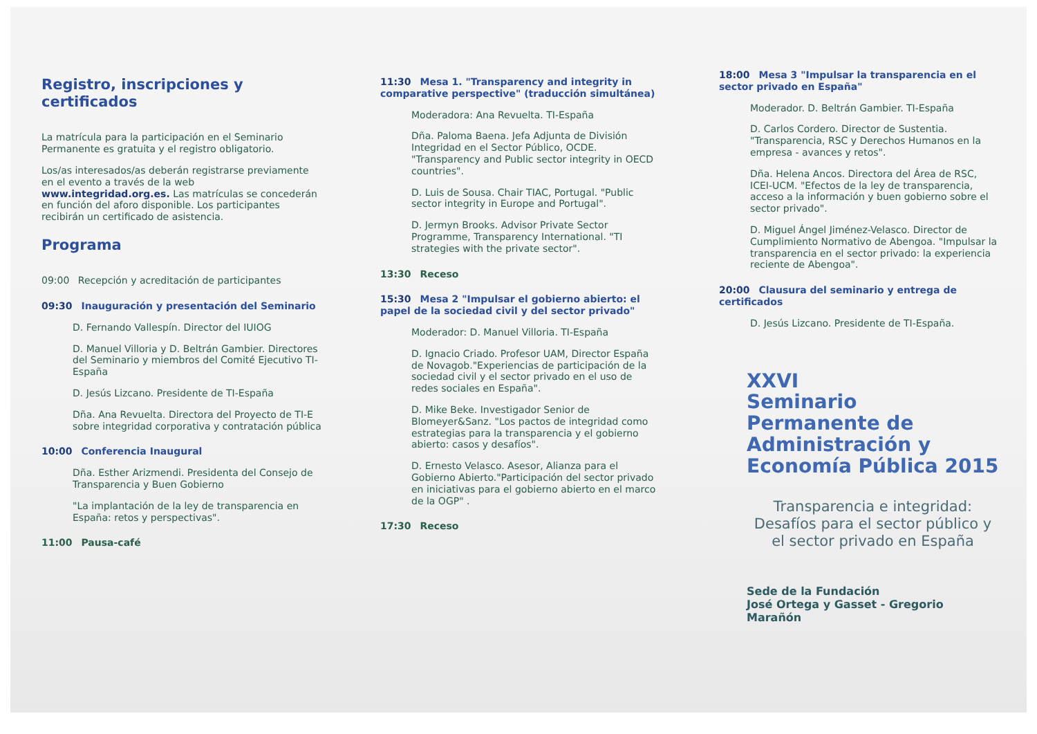Registro, inscripciones y certificados
La matrícula para la participación en el Seminario Permanente es gratuita y el registro obligatorio.
Los/as interesados/as deberán registrarse previamente en el evento a través de la web www.integridad.org.es. Las matrículas se concederán en función del aforo disponible. Los participantes recibirán un certificado de asistencia.
Programa
09:00 Recepción y acreditación de participantes
09:30 Inauguración y presentación del Seminario
D. Fernando Vallespín. Director del IUIOG
D. Manuel Villoria y D. Beltrán Gambier. Directores del Seminario y miembros del Comité Ejecutivo TI-España
D. Jesús Lizcano. Presidente de TI-España
Dña. Ana Revuelta. Directora del Proyecto de TI-E sobre integridad corporativa y contratación pública
10:00 Conferencia Inaugural
Dña. Esther Arizmendi. Presidenta del Consejo de Transparencia y Buen Gobierno
"La implantación de la ley de transparencia en España: retos y perspectivas".
11:00 Pausa-café
11:30 Mesa 1. "Transparency and integrity in comparative perspective" (traducción simultánea)
Moderadora: Ana Revuelta. TI-España
Dña. Paloma Baena. Jefa Adjunta de División Integridad en el Sector Público, OCDE. "Transparency and Public sector integrity in OECD countries".
D. Luis de Sousa. Chair TIAC, Portugal. "Public sector integrity in Europe and Portugal".
D. Jermyn Brooks. Advisor Private Sector Programme, Transparency International. "TI strategies with the private sector".
13:30 Receso
15:30 Mesa 2 "Impulsar el gobierno abierto: el papel de la sociedad civil y del sector privado"
Moderador: D. Manuel Villoria. TI-España
D. Ignacio Criado. Profesor UAM, Director España de Novagob."Experiencias de participación de la sociedad civil y el sector privado en el uso de redes sociales en España".
D. Mike Beke. Investigador Senior de Blomeyer&Sanz. "Los pactos de integridad como estrategias para la transparencia y el gobierno abierto: casos y desafíos".
D. Ernesto Velasco. Asesor, Alianza para el Gobierno Abierto."Participación del sector privado en iniciativas para el gobierno abierto en el marco de la OGP" .
17:30 Receso
18:00 Mesa 3 "Impulsar la transparencia en el sector privado en España"
Moderador. D. Beltrán Gambier. TI-España
D. Carlos Cordero. Director de Sustentia. "Transparencia, RSC y Derechos Humanos en la empresa - avances y retos".
Dña. Helena Ancos. Directora del Área de RSC, ICEI-UCM. "Efectos de la ley de transparencia, acceso a la información y buen gobierno sobre el sector privado".
D. Miguel Ángel Jiménez-Velasco. Director de Cumplimiento Normativo de Abengoa. "Impulsar la transparencia en el sector privado: la experiencia reciente de Abengoa".
20:00 Clausura del seminario y entrega de certificados
D. Jesús Lizcano. Presidente de TI-España.
XXVI
Seminario
Permanente de
Administración y
Economía Pública 2015
Transparencia e integridad: Desafíos para el sector público y el sector privado en España
Sede de la Fundación
José Ortega y Gasset - Gregorio Marañón